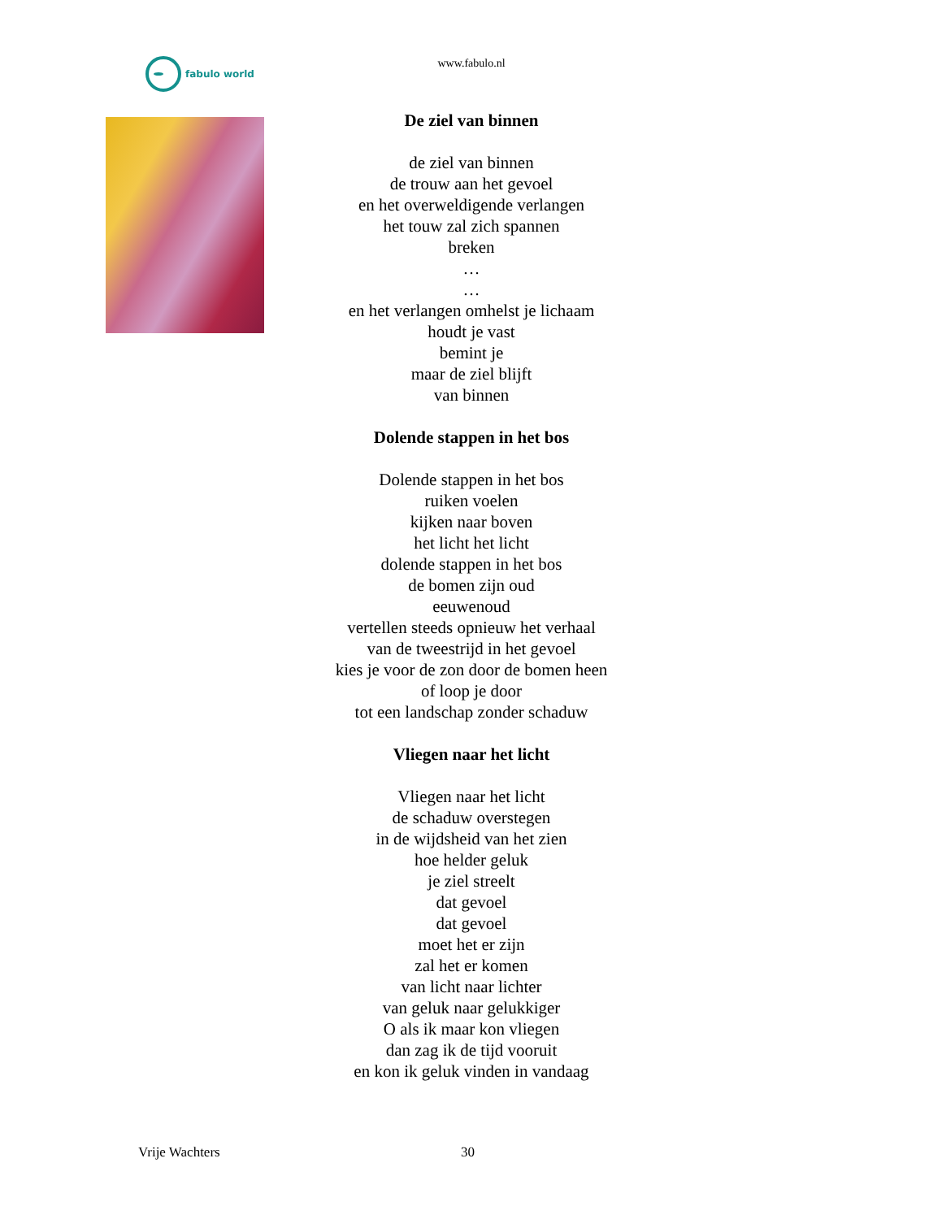fabulo world
www.fabulo.nl
De ziel van binnen
de ziel van binnen
de trouw aan het gevoel
en het overweldigende verlangen
het touw zal zich spannen
breken
…
…
en het verlangen omhelst je lichaam
houdt je vast
bemint je
maar de ziel blijft
van binnen
Dolende stappen in het bos
Dolende stappen in het bos
ruiken voelen
kijken naar boven
het licht het licht
dolende stappen in het bos
de bomen zijn oud
eeuwenoud
vertellen steeds opnieuw het verhaal
van de tweestrijd in het gevoel
kies je voor de zon door de bomen heen
of loop je door
tot een landschap zonder schaduw
Vliegen naar het licht
Vliegen naar het licht
de schaduw overstegen
in de wijdsheid van het zien
hoe helder geluk
je ziel streelt
dat gevoel
dat gevoel
moet het er zijn
zal het er komen
van licht naar lichter
van geluk naar gelukkiger
O als ik maar kon vliegen
dan zag ik de tijd vooruit
en kon ik geluk vinden in vandaag
Vrije Wachters 30